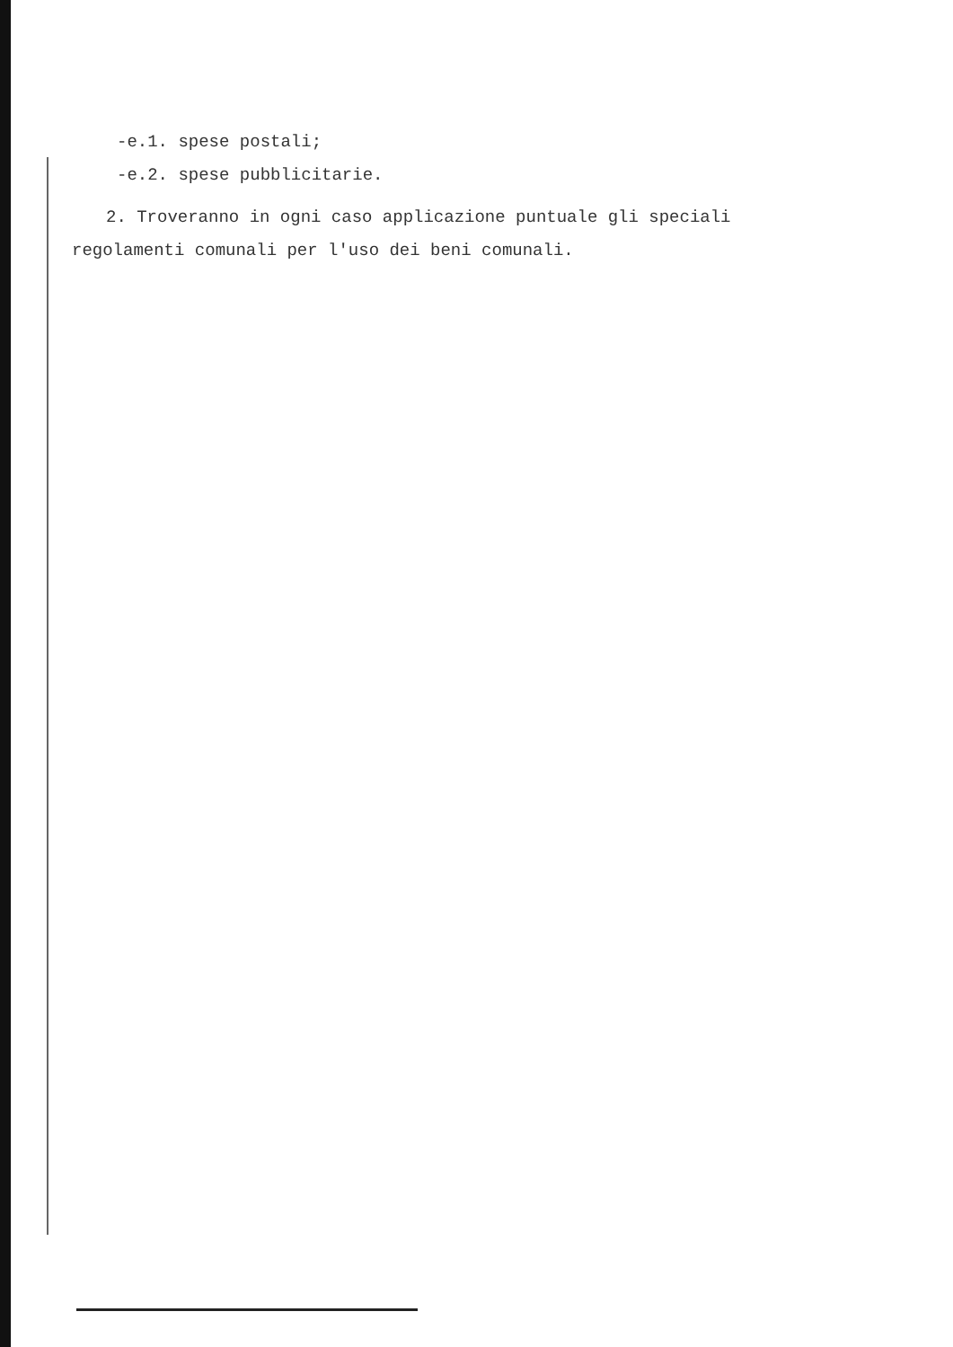-e.1. spese postali;
-e.2. spese pubblicitarie.
2. Troveranno in ogni caso applicazione puntuale gli speciali
regolamenti comunali per l'uso dei beni comunali.